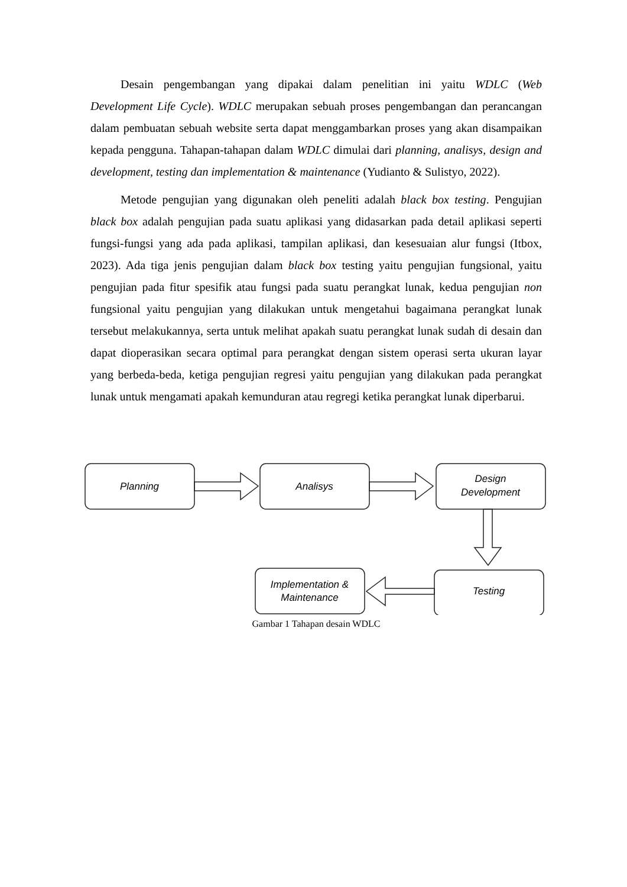Desain pengembangan yang dipakai dalam penelitian ini yaitu WDLC (Web Development Life Cycle). WDLC merupakan sebuah proses pengembangan dan perancangan dalam pembuatan sebuah website serta dapat menggambarkan proses yang akan disampaikan kepada pengguna. Tahapan-tahapan dalam WDLC dimulai dari planning, analisys, design and development, testing dan implementation & maintenance (Yudianto & Sulistyo, 2022).
Metode pengujian yang digunakan oleh peneliti adalah black box testing. Pengujian black box adalah pengujian pada suatu aplikasi yang didasarkan pada detail aplikasi seperti fungsi-fungsi yang ada pada aplikasi, tampilan aplikasi, dan kesesuaian alur fungsi (Itbox, 2023). Ada tiga jenis pengujian dalam black box testing yaitu pengujian fungsional, yaitu pengujian pada fitur spesifik atau fungsi pada suatu perangkat lunak, kedua pengujian non fungsional yaitu pengujian yang dilakukan untuk mengetahui bagaimana perangkat lunak tersebut melakukannya, serta untuk melihat apakah suatu perangkat lunak sudah di desain dan dapat dioperasikan secara optimal para perangkat dengan sistem operasi serta ukuran layar yang berbeda-beda, ketiga pengujian regresi yaitu pengujian yang dilakukan pada perangkat lunak untuk mengamati apakah kemunduran atau regregi ketika perangkat lunak diperbarui.
Planning
Analisys
Design
Development
Implementation &
Maintenance
Testing
Gambar 1 Tahapan desain WDLC